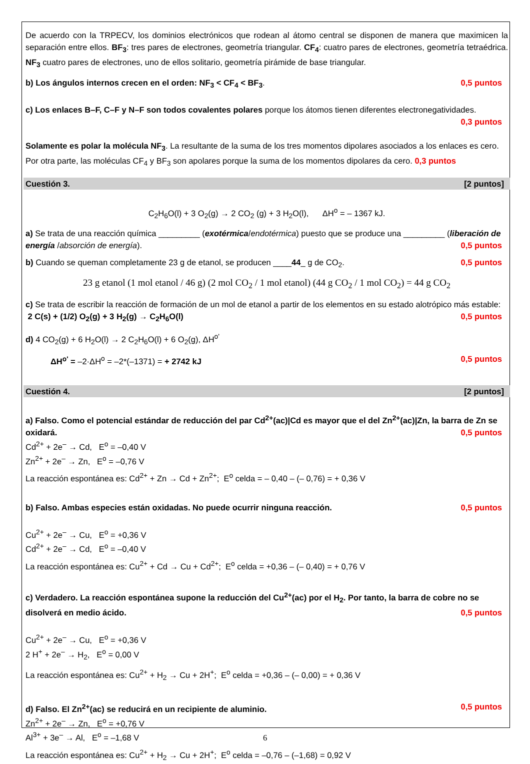De acuerdo con la TRPECV, los dominios electrónicos que rodean al átomo central se disponen de manera que maximicen la separación entre ellos. BF<sub>3</sub>: tres pares de electrones, geometría triangular. CF<sub>4</sub>: cuatro pares de electrones, geometría tetraédrica. NF<sub>3</sub> cuatro pares de electrones, uno de ellos solitario, geometría pirámide de base triangular.
0,5 puntos b) Los ángulos internos crecen en el orden: NF<sub>3</sub> < CF<sub>4</sub> < BF<sub>3</sub>.
c) Los enlaces B–F, C–F y N–F son todos covalentes polares porque los átomos tienen diferentes electronegatividades.
0,3 puntos
Solamente es polar la molécula NF<sub>3</sub>. La resultante de la suma de los tres momentos dipolares asociados a los enlaces es cero. Por otra parte, las moléculas CF<sub>4</sub> y BF<sub>3</sub> son apolares porque la suma de los momentos dipolares da cero. 0,3 puntos
Cuestión 3. [2 puntos]
C<sub>2</sub>H<sub>6</sub>O(l) + 3 O<sub>2</sub>(g) → 2 CO<sub>2</sub> (g) + 3 H<sub>2</sub>O(l), ΔH<sup>o</sup> = – 1367 kJ.
a) Se trata de una reacción química _________ (exotérmica/endotérmica) puesto que se produce una _________ (liberación de energía /absorción de energía). 0,5 puntos
0,5 puntos b) Cuando se queman completamente 23 g de etanol, se producen ____44_ g de CO<sub>2</sub>.
23 g etanol (1 mol etanol / 46 g) (2 mol CO<sub>2</sub> / 1 mol etanol) (44 g CO<sub>2</sub> / 1 mol CO<sub>2</sub>) = 44 g CO<sub>2</sub>
c) Se trata de escribir la reacción de formación de un mol de etanol a partir de los elementos en su estado alotrópico más estable: 2 C(s) + (1/2) O<sub>2</sub>(g) + 3 H<sub>2</sub>(g) → C<sub>2</sub>H<sub>6</sub>O(l) 0,5 puntos
d) 4 CO<sub>2</sub>(g) + 6 H<sub>2</sub>O(l) → 2 C<sub>2</sub>H<sub>6</sub>O(l) + 6 O<sub>2</sub>(g), ΔH<sup>o'</sup>
0,5 puntos ΔH<sup>o'</sup> = –2·ΔH<sup>o</sup> = –2*(–1371) = + 2742 kJ
Cuestión 4. [2 puntos]
a) Falso. Como el potencial estándar de reducción del par Cd<sup>2+</sup>(ac)|Cd es mayor que el del Zn<sup>2+</sup>(ac)|Zn, la barra de Zn se oxidará. 0,5 puntos
Cd<sup>2+</sup> + 2e<sup>–</sup> → Cd, E<sup>o</sup> = –0,40 V
Zn<sup>2+</sup> + 2e<sup>–</sup> → Zn, E<sup>o</sup> = –0,76 V
La reacción espontánea es: Cd<sup>2+</sup> + Zn → Cd + Zn<sup>2+</sup>; E<sup>o</sup> celda = – 0,40 – (– 0,76) = + 0,36 V
0,5 puntos b) Falso. Ambas especies están oxidadas. No puede ocurrir ninguna reacción.
Cu<sup>2+</sup> + 2e<sup>–</sup> → Cu, E<sup>o</sup> = +0,36 V
Cd<sup>2+</sup> + 2e<sup>–</sup> → Cd, E<sup>o</sup> = –0,40 V
La reacción espontánea es: Cu<sup>2+</sup> + Cd → Cu + Cd<sup>2+</sup>; E<sup>o</sup> celda = +0,36 – (– 0,40) = + 0,76 V
c) Verdadero. La reacción espontánea supone la reducción del Cu<sup>2+</sup>(ac) por el H<sub>2</sub>. Por tanto, la barra de cobre no se disolverá en medio ácido. 0,5 puntos
Cu<sup>2+</sup> + 2e<sup>–</sup> → Cu, E<sup>o</sup> = +0,36 V
2 H<sup>+</sup> + 2e<sup>–</sup> → H<sub>2</sub>, E<sup>o</sup> = 0,00 V
La reacción espontánea es: Cu<sup>2+</sup> + H<sub>2</sub> → Cu + 2H<sup>+</sup>; E<sup>o</sup> celda = +0,36 – (– 0,00) = + 0,36 V
0,5 puntos d) Falso. El Zn<sup>2+</sup>(ac) se reducirá en un recipiente de aluminio.
Zn<sup>2+</sup> + 2e<sup>–</sup> → Zn, E<sup>o</sup> = +0,76 V
Al<sup>3+</sup> + 3e<sup>–</sup> → Al, E<sup>o</sup> = –1,68 V
La reacción espontánea es: Cu<sup>2+</sup> + H<sub>2</sub> → Cu + 2H<sup>+</sup>; E<sup>o</sup> celda = –0,76 – (–1,68) = 0,92 V
6